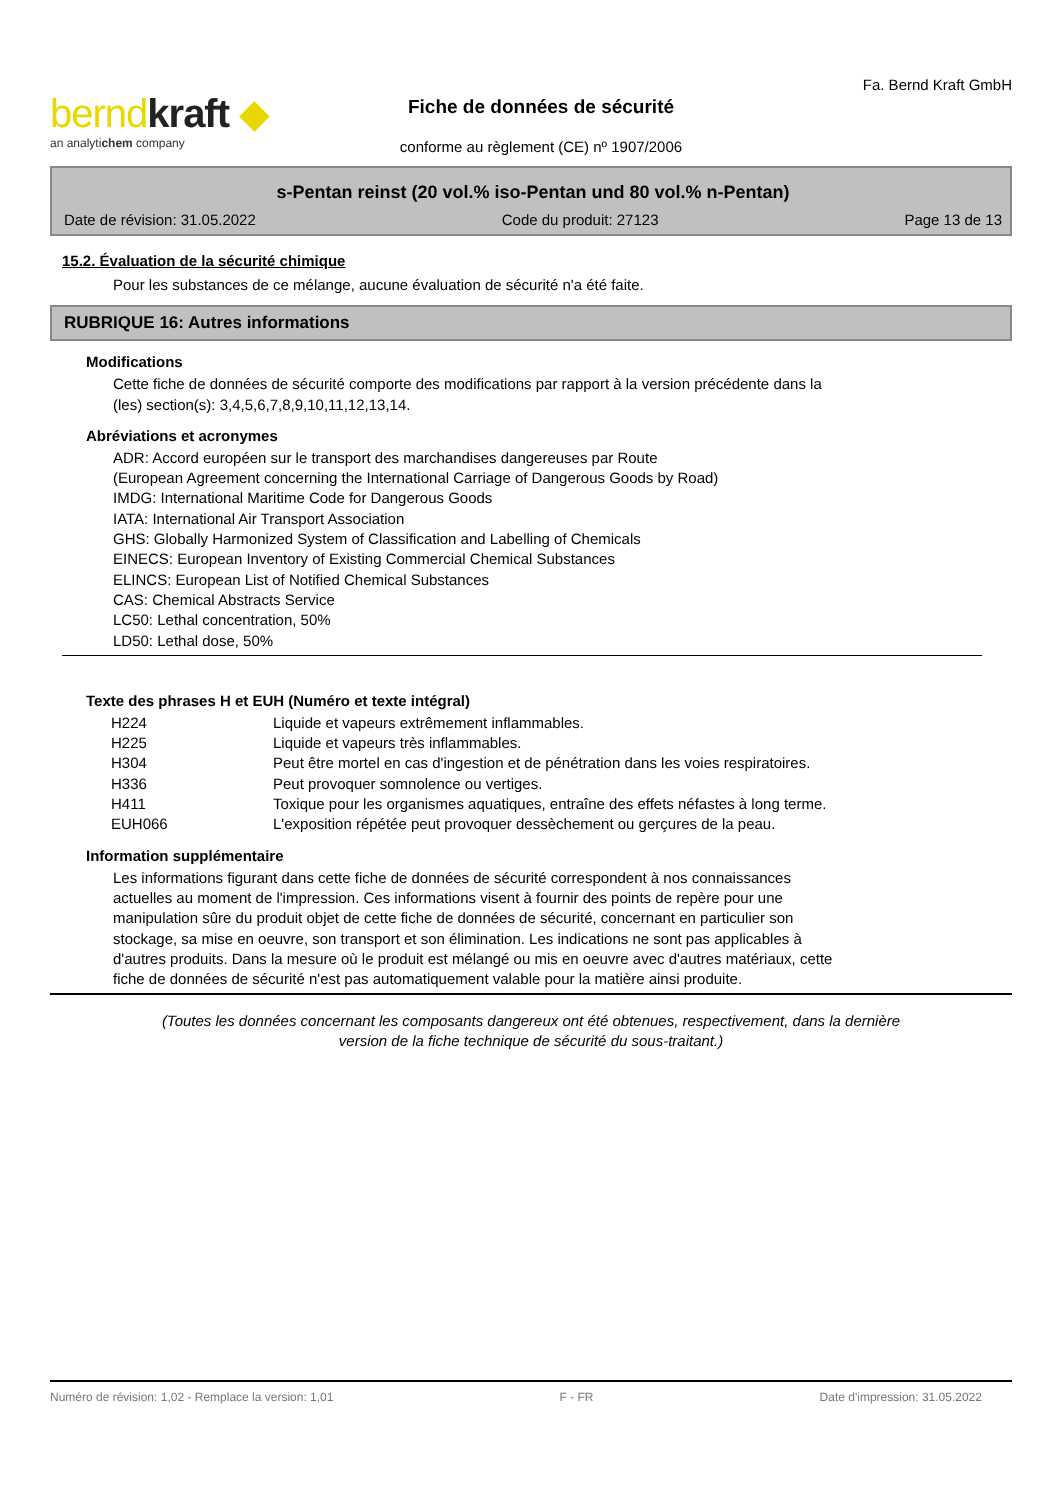berndkraft ◆
an analytichem company
Fiche de données de sécurité
conforme au règlement (CE) nº 1907/2006
Fa. Bernd Kraft GmbH
s-Pentan reinst (20 vol.% iso-Pentan und 80 vol.% n-Pentan)
Date de révision: 31.05.2022 Code du produit: 27123 Page 13 de 13
15.2. Évaluation de la sécurité chimique
Pour les substances de ce mélange, aucune évaluation de sécurité n'a été faite.
RUBRIQUE 16: Autres informations
Modifications
Cette fiche de données de sécurité comporte des modifications par rapport à la version précédente dans la
(les) section(s): 3,4,5,6,7,8,9,10,11,12,13,14.
Abréviations et acronymes
ADR: Accord européen sur le transport des marchandises dangereuses par Route
(European Agreement concerning the International Carriage of Dangerous Goods by Road)
IMDG: International Maritime Code for Dangerous Goods
IATA: International Air Transport Association
GHS: Globally Harmonized System of Classification and Labelling of Chemicals
EINECS: European Inventory of Existing Commercial Chemical Substances
ELINCS: European List of Notified Chemical Substances
CAS: Chemical Abstracts Service
LC50: Lethal concentration, 50%
LD50: Lethal dose, 50%
Texte des phrases H et EUH (Numéro et texte intégral)
| H224 | Liquide et vapeurs extrêmement inflammables. |
| H225 | Liquide et vapeurs très inflammables. |
| H304 | Peut être mortel en cas d'ingestion et de pénétration dans les voies respiratoires. |
| H336 | Peut provoquer somnolence ou vertiges. |
| H411 | Toxique pour les organismes aquatiques, entraîne des effets néfastes à long terme. |
| EUH066 | L'exposition répétée peut provoquer dessèchement ou gerçures de la peau. |
Information supplémentaire
Les informations figurant dans cette fiche de données de sécurité correspondent à nos connaissances
actuelles au moment de l'impression. Ces informations visent à fournir des points de repère pour une
manipulation sûre du produit objet de cette fiche de données de sécurité, concernant en particulier son
stockage, sa mise en oeuvre, son transport et son élimination. Les indications ne sont pas applicables à
d'autres produits. Dans la mesure où le produit est mélangé ou mis en oeuvre avec d'autres matériaux, cette
fiche de données de sécurité n'est pas automatiquement valable pour la matière ainsi produite.
(Toutes les données concernant les composants dangereux ont été obtenues, respectivement, dans la dernière
version de la fiche technique de sécurité du sous-traitant.)
Numéro de révision: 1,02 - Remplace la version: 1,01 F - FR Date d'impression: 31.05.2022